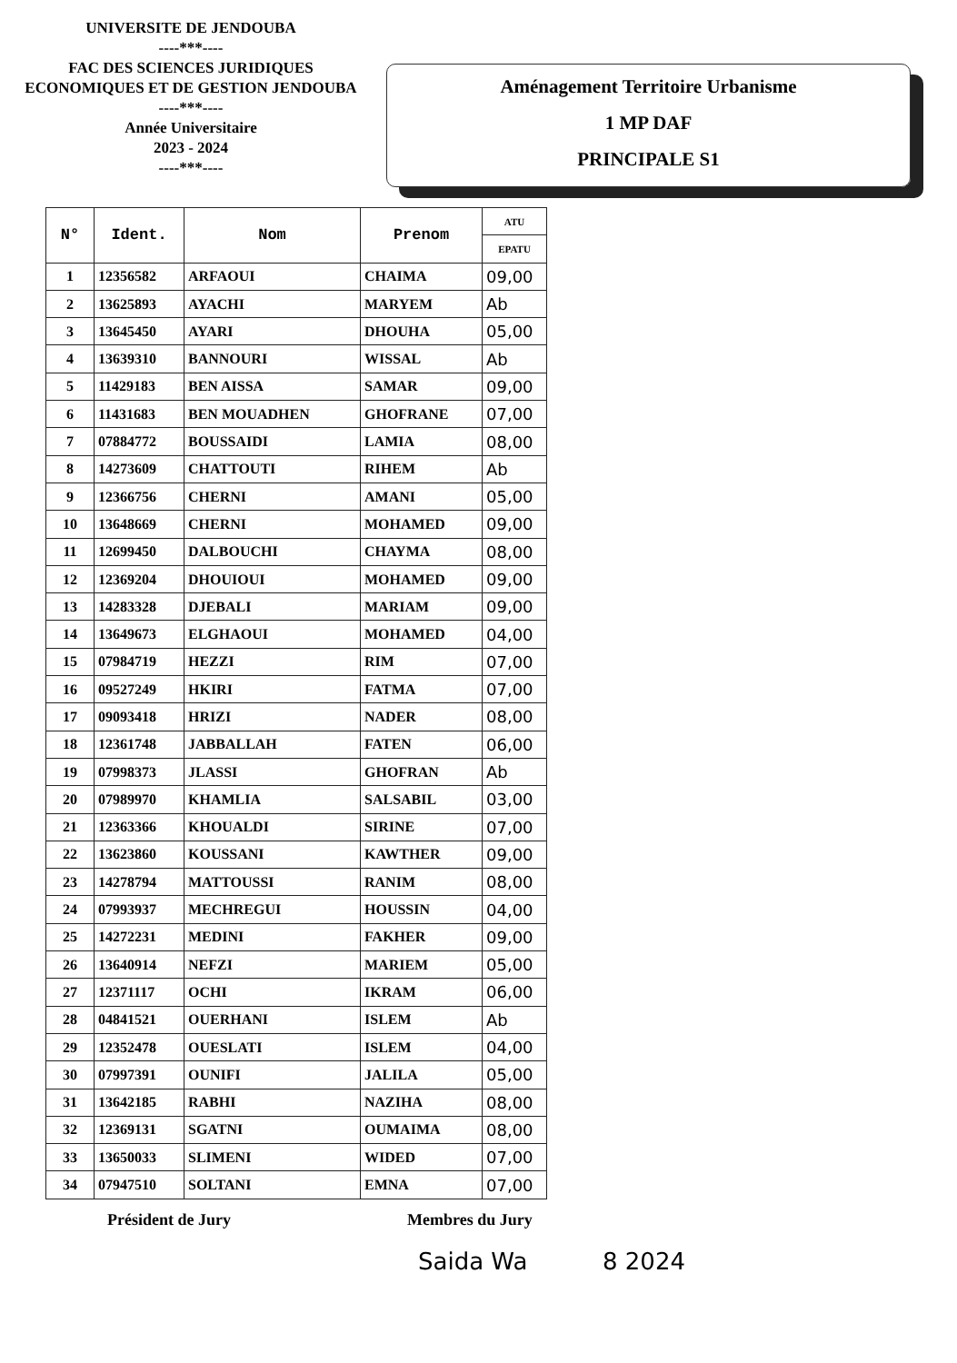UNIVERSITE DE JENDOUBA
----***----
FAC DES SCIENCES JURIDIQUES
ECONOMIQUES ET DE GESTION JENDOUBA
----***----
Année Universitaire
2023 - 2024
----***----
Aménagement Territoire Urbanisme
1 MP DAF
PRINCIPALE S1
| N° | Ident. | Nom | Prenom | ATU |
| --- | --- | --- | --- | --- |
| | | | | EPATU |
| 1 | 12356582 | ARFAOUI | CHAIMA | 09,00 |
| 2 | 13625893 | AYACHI | MARYEM | Ab |
| 3 | 13645450 | AYARI | DHOUHA | 05,00 |
| 4 | 13639310 | BANNOURI | WISSAL | Ab |
| 5 | 11429183 | BEN AISSA | SAMAR | 09,00 |
| 6 | 11431683 | BEN MOUADHEN | GHOFRANE | 07,00 |
| 7 | 07884772 | BOUSSAIDI | LAMIA | 08,00 |
| 8 | 14273609 | CHATTOUTI | RIHEM | Ab |
| 9 | 12366756 | CHERNI | AMANI | 05,00 |
| 10 | 13648669 | CHERNI | MOHAMED | 09,00 |
| 11 | 12699450 | DALBOUCHI | CHAYMA | 08,00 |
| 12 | 12369204 | DHOUIOUI | MOHAMED | 09,00 |
| 13 | 14283328 | DJEBALI | MARIAM | 09,00 |
| 14 | 13649673 | ELGHAOUI | MOHAMED | 04,00 |
| 15 | 07984719 | HEZZI | RIM | 07,00 |
| 16 | 09527249 | HKIRI | FATMA | 07,00 |
| 17 | 09093418 | HRIZI | NADER | 08,00 |
| 18 | 12361748 | JABBALLAH | FATEN | 06,00 |
| 19 | 07998373 | JLASSI | GHOFRAN | Ab |
| 20 | 07989970 | KHAMLIA | SALSABIL | 03,00 |
| 21 | 12363366 | KHOUALDI | SIRINE | 07,00 |
| 22 | 13623860 | KOUSSANI | KAWTHER | 09,00 |
| 23 | 14278794 | MATTOUSSI | RANIM | 08,00 |
| 24 | 07993937 | MECHREGUI | HOUSSIN | 04,00 |
| 25 | 14272231 | MEDINI | FAKHER | 09,00 |
| 26 | 13640914 | NEFZI | MARIEM | 05,00 |
| 27 | 12371117 | OCHI | IKRAM | 06,00 |
| 28 | 04841521 | OUERHANI | ISLEM | Ab |
| 29 | 12352478 | OUESLATI | ISLEM | 04,00 |
| 30 | 07997391 | OUNIFI | JALILA | 05,00 |
| 31 | 13642185 | RABHI | NAZIHA | 08,00 |
| 32 | 12369131 | SGATNI | OUMAIMA | 08,00 |
| 33 | 13650033 | SLIMENI | WIDED | 07,00 |
| 34 | 07947510 | SOLTANI | EMNA | 07,00 |
Président de Jury Membres du Jury
Saida Wa 8 2024